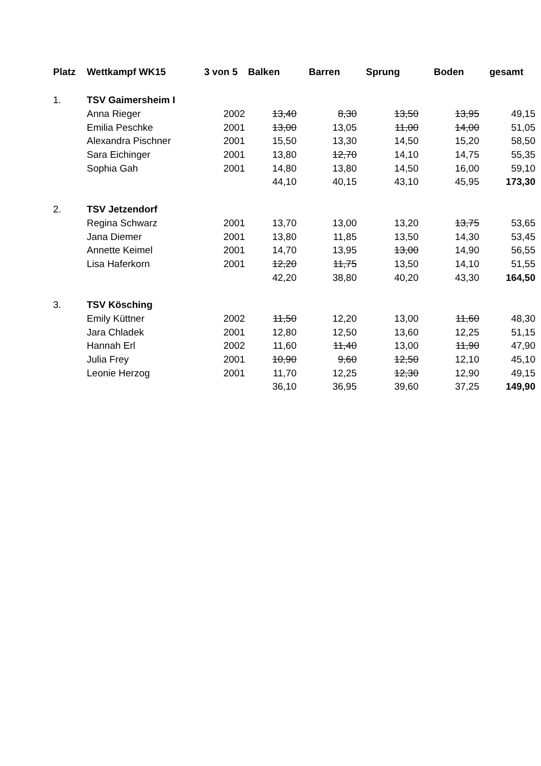| Platz | Wettkampf WK15 | 3 von 5 | Balken | Barren | Sprung | Boden | gesamt |
| --- | --- | --- | --- | --- | --- | --- | --- |
| 1. | TSV Gaimersheim I | | | | | | |
| | Anna Rieger | 2002 | 13,40 | 8,30 | 13,50 | 13,95 | 49,15 |
| | Emilia Peschke | 2001 | 13,00 | 13,05 | 11,00 | 14,00 | 51,05 |
| | Alexandra Pischner | 2001 | 15,50 | 13,30 | 14,50 | 15,20 | 58,50 |
| | Sara Eichinger | 2001 | 13,80 | 12,70 | 14,10 | 14,75 | 55,35 |
| | Sophia Gah | 2001 | 14,80 | 13,80 | 14,50 | 16,00 | 59,10 |
| | | | 44,10 | 40,15 | 43,10 | 45,95 | 173,30 |
| 2. | TSV Jetzendorf | | | | | | |
| | Regina Schwarz | 2001 | 13,70 | 13,00 | 13,20 | 13,75 | 53,65 |
| | Jana Diemer | 2001 | 13,80 | 11,85 | 13,50 | 14,30 | 53,45 |
| | Annette Keimel | 2001 | 14,70 | 13,95 | 13,00 | 14,90 | 56,55 |
| | Lisa Haferkorn | 2001 | 12,20 | 11,75 | 13,50 | 14,10 | 51,55 |
| | | | 42,20 | 38,80 | 40,20 | 43,30 | 164,50 |
| 3. | TSV Kösching | | | | | | |
| | Emily Küttner | 2002 | 11,50 | 12,20 | 13,00 | 11,60 | 48,30 |
| | Jara Chladek | 2001 | 12,80 | 12,50 | 13,60 | 12,25 | 51,15 |
| | Hannah Erl | 2002 | 11,60 | 11,40 | 13,00 | 11,90 | 47,90 |
| | Julia Frey | 2001 | 10,90 | 9,60 | 12,50 | 12,10 | 45,10 |
| | Leonie Herzog | 2001 | 11,70 | 12,25 | 12,30 | 12,90 | 49,15 |
| | | | 36,10 | 36,95 | 39,60 | 37,25 | 149,90 |